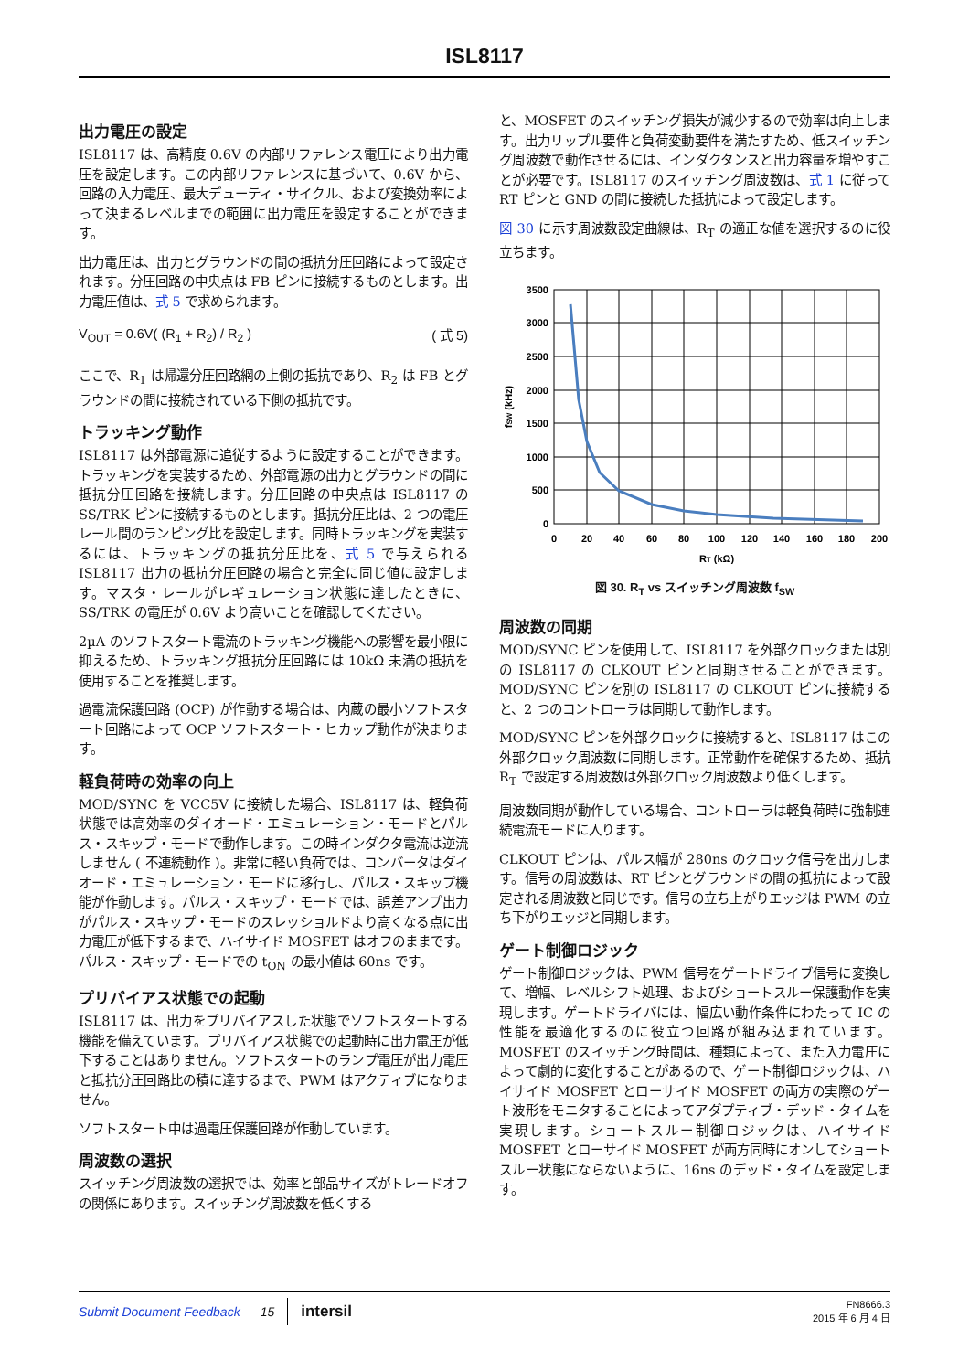ISL8117
出力電圧の設定
ISL8117 は、高精度 0.6V の内部リファレンス電圧により出力電圧を設定します。この内部リファレンスに基づいて、0.6V から、回路の入力電圧、最大デューティ・サイクル、および変換効率によって決まるレベルまでの範囲に出力電圧を設定することができます。
出力電圧は、出力とグラウンドの間の抵抗分圧回路によって設定されます。分圧回路の中央点は FB ピンに接続するものとします。出力電圧値は、式 5 で求められます。
V<sub>OUT</sub> = 0.6V( (R<sub>1</sub> + R<sub>2</sub>) / R<sub>2</sub> ) ( 式 5)
ここで、R<sub>1</sub> は帰還分圧回路網の上側の抵抗であり、R<sub>2</sub> は FB とグラウンドの間に接続されている下側の抵抗です。
トラッキング動作
ISL8117 は外部電源に追従するように設定することができます。トラッキングを実装するため、外部電源の出力とグラウンドの間に抵抗分圧回路を接続します。分圧回路の中央点は ISL8117 の SS/TRK ピンに接続するものとします。抵抗分圧比は、2 つの電圧レール間のランピング比を設定します。同時トラッキングを実装するには、トラッキングの抵抗分圧比を、式 5 で与えられる ISL8117 出力の抵抗分圧回路の場合と完全に同じ値に設定します。マスタ・レールがレギュレーション状態に達したときに、SS/TRK の電圧が 0.6V より高いことを確認してください。
2µA のソフトスタート電流のトラッキング機能への影響を最小限に抑えるため、トラッキング抵抗分圧回路には 10kΩ 未満の抵抗を使用することを推奨します。
過電流保護回路 (OCP) が作動する場合は、内蔵の最小ソフトスタート回路によって OCP ソフトスタート・ヒカップ動作が決まります。
軽負荷時の効率の向上
MOD/SYNC を VCC5V に接続した場合、ISL8117 は、軽負荷状態では高効率のダイオード・エミュレーション・モードとパルス・スキップ・モードで動作します。この時インダクタ電流は逆流しません ( 不連続動作 )。非常に軽い負荷では、コンバータはダイオード・エミュレーション・モードに移行し、パルス・スキップ機能が作動します。パルス・スキップ・モードでは、誤差アンプ出力がパルス・スキップ・モードのスレッショルドより高くなる点に出力電圧が低下するまで、ハイサイド MOSFET はオフのままです。パルス・スキップ・モードでの t<sub>ON</sub> の最小値は 60ns です。
プリバイアス状態での起動
ISL8117 は、出力をプリバイアスした状態でソフトスタートする機能を備えています。プリバイアス状態での起動時に出力電圧が低下することはありません。ソフトスタートのランプ電圧が出力電圧と抵抗分圧回路比の積に達するまで、PWM はアクティブになりません。
ソフトスタート中は過電圧保護回路が作動しています。
周波数の選択
スイッチング周波数の選択では、効率と部品サイズがトレードオフの関係にあります。スイッチング周波数を低くする
と、MOSFET のスイッチング損失が減少するので効率は向上します。出力リップル要件と負荷変動要件を満たすため、低スイッチング周波数で動作させるには、インダクタンスと出力容量を増やすことが必要です。ISL8117 のスイッチング周波数は、式 1 に従って RT ピンと GND の間に接続した抵抗によって設定します。
図 30 に示す周波数設定曲線は、R<sub>T</sub> の適正な値を選択するのに役立ちます。
3500
3000
2500
2000
1500
1000
500
0
0
20
40
60
80
100
120
140
160
180
200
RT (kΩ)
fSW (kHz)
図 30. R<sub>T</sub> vs スイッチング周波数 f<sub>SW</sub>
周波数の同期
MOD/SYNC ピンを使用して、ISL8117 を外部クロックまたは別の ISL8117 の CLKOUT ピンと同期させることができます。MOD/SYNC ピンを別の ISL8117 の CLKOUT ピンに接続すると、2 つのコントローラは同期して動作します。
MOD/SYNC ピンを外部クロックに接続すると、ISL8117 はこの外部クロック周波数に同期します。正常動作を確保するため、抵抗 R<sub>T</sub> で設定する周波数は外部クロック周波数より低くします。
周波数同期が動作している場合、コントローラは軽負荷時に強制連続電流モードに入ります。
CLKOUT ピンは、パルス幅が 280ns のクロック信号を出力します。信号の周波数は、RT ピンとグラウンドの間の抵抗によって設定される周波数と同じです。信号の立ち上がりエッジは PWM の立ち下がりエッジと同期します。
ゲート制御ロジック
ゲート制御ロジックは、PWM 信号をゲートドライブ信号に変換して、増幅、レベルシフト処理、およびショートスルー保護動作を実現します。ゲートドライバには、幅広い動作条件にわたって IC の性能を最適化するのに役立つ回路が組み込まれています。MOSFET のスイッチング時間は、種類によって、また入力電圧によって劇的に変化することがあるので、ゲート制御ロジックは、ハイサイド MOSFET とローサイド MOSFET の両方の実際のゲート波形をモニタすることによってアダプティブ・デッド・タイムを実現します。ショートスルー制御ロジックは、ハイサイド MOSFET とローサイド MOSFET が両方同時にオンしてショートスルー状態にならないように、16ns のデッド・タイムを設定します。
Submit Document Feedback 15 intersil FN8666.3
2015 年 6 月 4 日